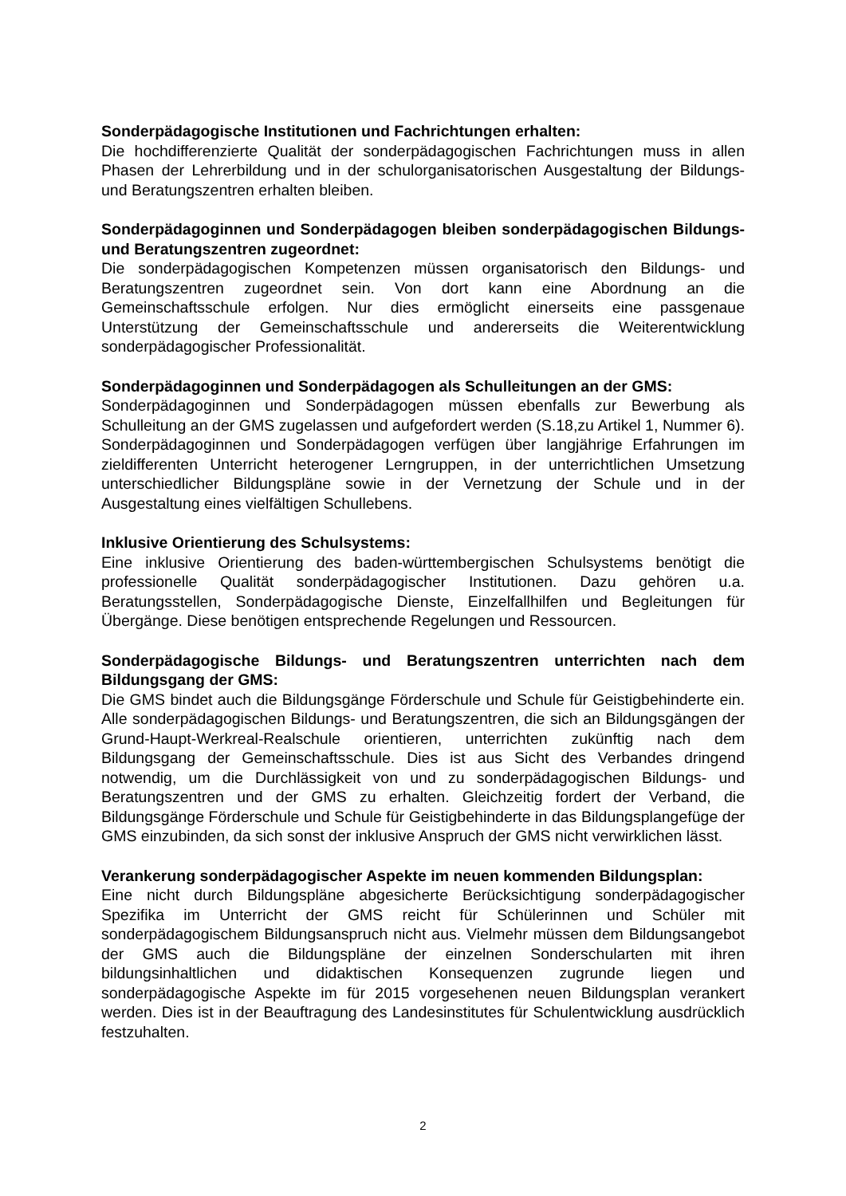Sonderpädagogische Institutionen und Fachrichtungen erhalten:
Die hochdifferenzierte Qualität der sonderpädagogischen Fachrichtungen muss in allen Phasen der Lehrerbildung und in der schulorganisatorischen Ausgestaltung der Bildungs- und Beratungszentren erhalten bleiben.
Sonderpädagoginnen und Sonderpädagogen bleiben sonderpädagogischen Bildungs- und Beratungszentren zugeordnet:
Die sonderpädagogischen Kompetenzen müssen organisatorisch den Bildungs- und Beratungszentren zugeordnet sein. Von dort kann eine Abordnung an die Gemeinschaftsschule erfolgen. Nur dies ermöglicht einerseits eine passgenaue Unterstützung der Gemeinschaftsschule und andererseits die Weiterentwicklung sonderpädagogischer Professionalität.
Sonderpädagoginnen und Sonderpädagogen als Schulleitungen an der GMS:
Sonderpädagoginnen und Sonderpädagogen müssen ebenfalls zur Bewerbung als Schulleitung an der GMS zugelassen und aufgefordert werden (S.18,zu Artikel 1, Nummer 6). Sonderpädagoginnen und Sonderpädagogen verfügen über langjährige Erfahrungen im zieldifferenten Unterricht heterogener Lerngruppen, in der unterrichtlichen Umsetzung unterschiedlicher Bildungspläne sowie in der Vernetzung der Schule und in der Ausgestaltung eines vielfältigen Schullebens.
Inklusive Orientierung des Schulsystems:
Eine inklusive Orientierung des baden-württembergischen Schulsystems benötigt die professionelle Qualität sonderpädagogischer Institutionen. Dazu gehören u.a. Beratungsstellen, Sonderpädagogische Dienste, Einzelfallhilfen und Begleitungen für Übergänge. Diese benötigen entsprechende Regelungen und Ressourcen.
Sonderpädagogische Bildungs- und Beratungszentren unterrichten nach dem Bildungsgang der GMS:
Die GMS bindet auch die Bildungsgänge Förderschule und Schule für Geistigbehinderte ein. Alle sonderpädagogischen Bildungs- und Beratungszentren, die sich an Bildungsgängen der Grund-Haupt-Werkreal-Realschule orientieren, unterrichten zukünftig nach dem Bildungsgang der Gemeinschaftsschule. Dies ist aus Sicht des Verbandes dringend notwendig, um die Durchlässigkeit von und zu sonderpädagogischen Bildungs- und Beratungszentren und der GMS zu erhalten. Gleichzeitig fordert der Verband, die Bildungsgänge Förderschule und Schule für Geistigbehinderte in das Bildungsplangefüge der GMS einzubinden, da sich sonst der inklusive Anspruch der GMS nicht verwirklichen lässt.
Verankerung sonderpädagogischer Aspekte im neuen kommenden Bildungsplan:
Eine nicht durch Bildungspläne abgesicherte Berücksichtigung sonderpädagogischer Spezifika im Unterricht der GMS reicht für Schülerinnen und Schüler mit sonderpädagogischem Bildungsanspruch nicht aus. Vielmehr müssen dem Bildungsangebot der GMS auch die Bildungspläne der einzelnen Sonderschularten mit ihren bildungsinhaltlichen und didaktischen Konsequenzen zugrunde liegen und sonderpädagogische Aspekte im für 2015 vorgesehenen neuen Bildungsplan verankert werden. Dies ist in der Beauftragung des Landesinstitutes für Schulentwicklung ausdrücklich festzuhalten.
2